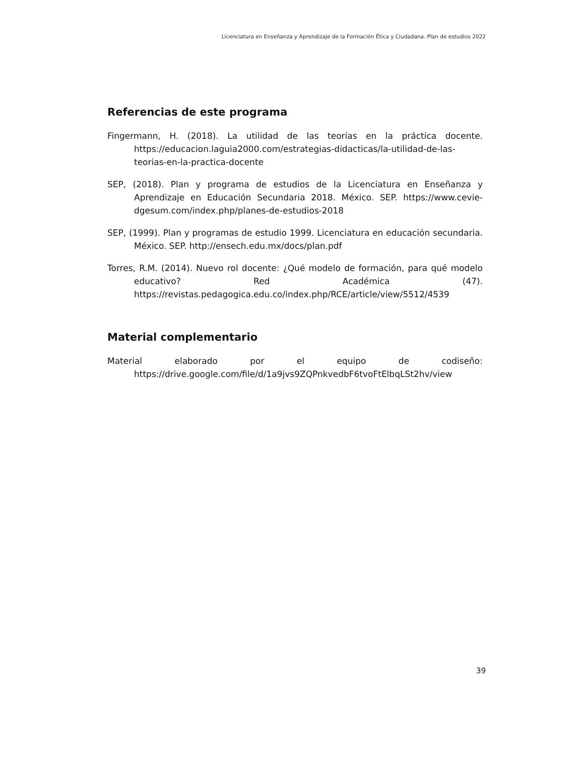Licenciatura en Enseñanza y Aprendizaje de la Formación Ética y Ciudadana. Plan de estudios 2022
Referencias de este programa
Fingermann, H. (2018). La utilidad de las teorías en la práctica docente. https://educacion.laguia2000.com/estrategias-didacticas/la-utilidad-de-las-teorias-en-la-practica-docente
SEP, (2018). Plan y programa de estudios de la Licenciatura en Enseñanza y Aprendizaje en Educación Secundaria 2018. México. SEP. https://www.cevie-dgesum.com/index.php/planes-de-estudios-2018
SEP, (1999). Plan y programas de estudio 1999. Licenciatura en educación secundaria. México. SEP. http://ensech.edu.mx/docs/plan.pdf
Torres, R.M. (2014). Nuevo rol docente: ¿Qué modelo de formación, para qué modelo educativo? Red Académica (47). https://revistas.pedagogica.edu.co/index.php/RCE/article/view/5512/4539
Material complementario
Material elaborado por el equipo de codiseño: https://drive.google.com/file/d/1a9jvs9ZQPnkvedbF6tvoFtElbqLSt2hv/view
39